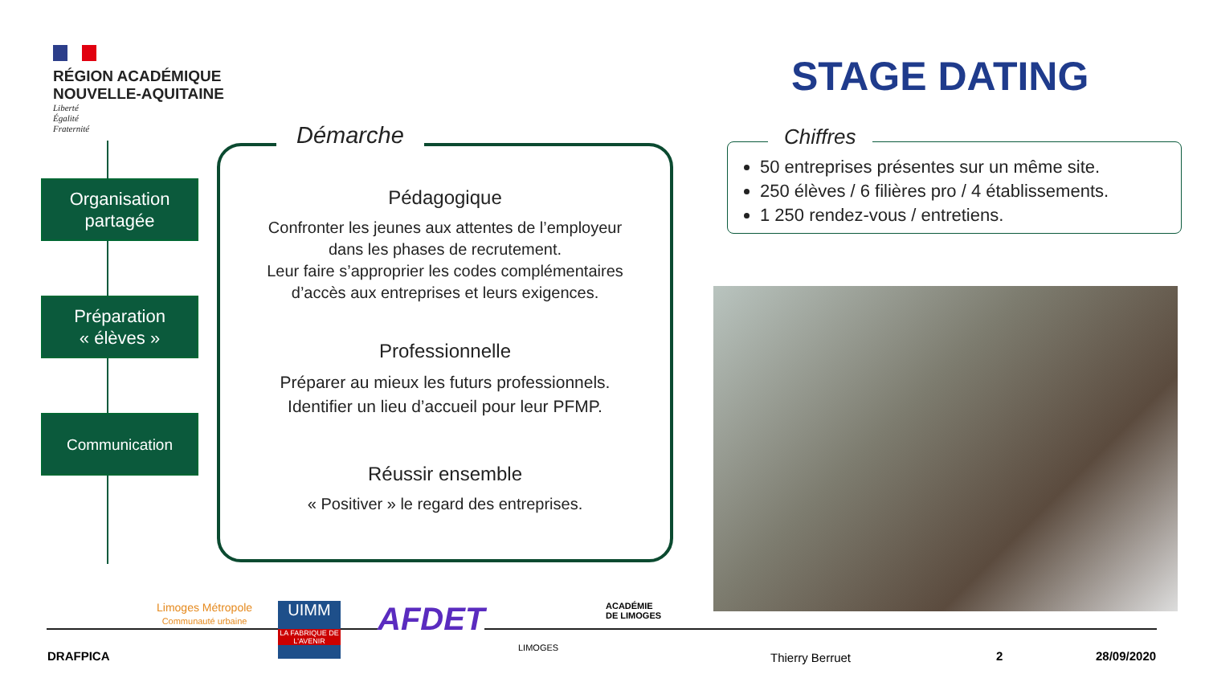RÉGION ACADÉMIQUE
NOUVELLE-AQUITAINE
Liberté
Égalité
Fraternité
STAGE DATING
Organisation
partagée
Préparation
« élèves »
Communication
Démarche
Pédagogique
Confronter les jeunes aux attentes de l’employeur
dans les phases de recrutement.
Leur faire s’approprier les codes complémentaires
d’accès aux entreprises et leurs exigences.
Professionnelle
Préparer au mieux les futurs professionnels.
Identifier un lieu d’accueil pour leur PFMP.
Réussir ensemble
« Positiver » le regard des entreprises.
Chiffres
50 entreprises présentes sur un même site.
250 élèves / 6 filières pro / 4 établissements.
1 250 rendez-vous / entretiens.
Limoges Métropole
Communauté urbaine
UIMM
LA FABRIQUE DE L'AVENIR
AFDET
LIMOGES
ACADÉMIE
DE LIMOGES
DRAFPICA Thierry Berruet 2 28/09/2020